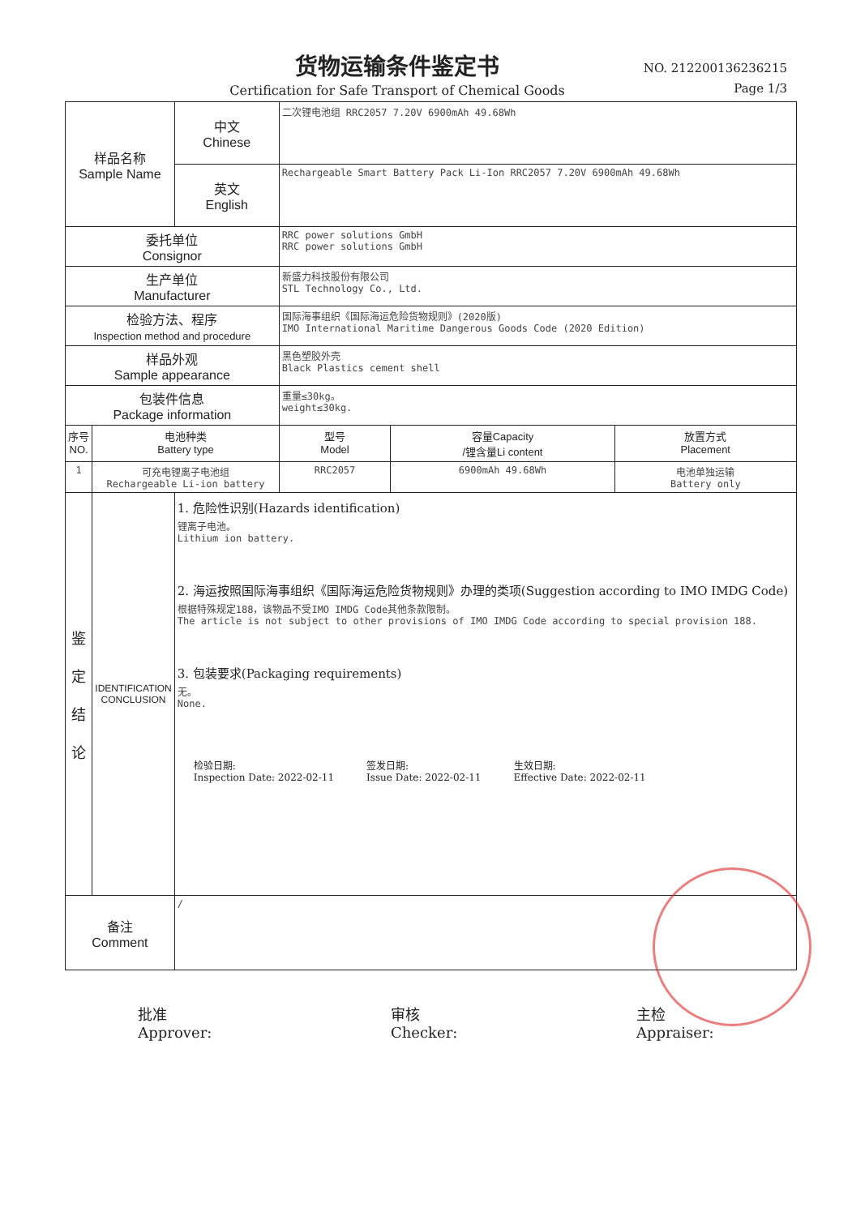货物运输条件鉴定书
Certification for Safe Transport of Chemical Goods
NO. 212200136236215
Page 1/3
| 样品名称 Sample Name | | 中文 Chinese | 二次锂电池组 RRC2057 7.20V 6900mAh 49.68Wh | | |
| | | 英文 English | Rechargeable Smart Battery Pack Li-Ion RRC2057 7.20V 6900mAh 49.68Wh | | |
| 委托单位 Consignor | | | RRC power solutions GmbH RRC power solutions GmbH | | |
| 生产单位 Manufacturer | | | 新盛力科技股份有限公司 STL Technology Co., Ltd. | | |
| 检验方法、程序 Inspection method and procedure | | | 国际海事组织《国际海运危险货物规则》(2020版) IMO International Maritime Dangerous Goods Code (2020 Edition) | | |
| 样品外观 Sample appearance | | | 黑色塑胶外壳 Black Plastics cement shell | | |
| 包装件信息 Package information | | | 重量≤30kg。 weight≤30kg. | | |
| 序号 NO. | 电池种类 Battery type | | 型号 Model | 容量Capacity /锂含量Li content | 放置方式 Placement |
| 1 | 可充电锂离子电池组 Rechargeable Li-ion battery | | RRC2057 | 6900mAh 49.68Wh | 电池单独运输 Battery only |
| 鉴 定 结 论 | IDENTIFICATION CONCLUSION | 1. 危险性识别(Hazards identification) 锂离子电池。 Lithium ion battery. 2. 海运按照国际海事组织《国际海运危险货物规则》办理的类项(Suggestion according to IMO IMDG Code) 根据特殊规定188，该物品不受IMO IMDG Code其他条款限制。 The article is not subject to other provisions of IMO IMDG Code according to special provision 188. 3. 包装要求(Packaging requirements) 无。 None. 检验日期: Inspection Date: 2022-02-11 签发日期: Issue Date: 2022-02-11 生效日期: Effective Date: 2022-02-11 | | | |
| 备注 Comment | | / | | | |
批准
Approver:
审核
Checker:
主检
Appraiser: